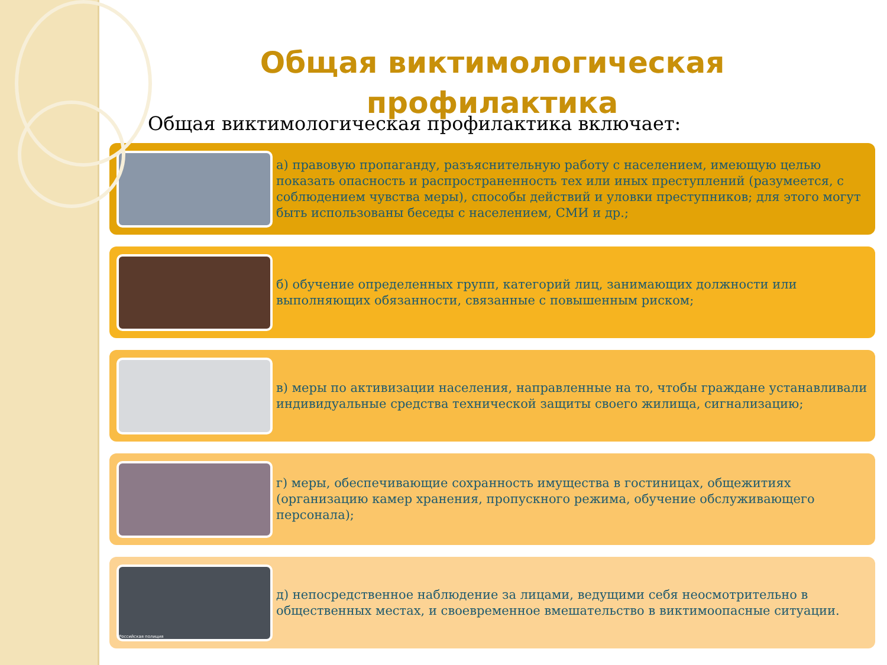Общая виктимологическая
профилактика
Общая виктимологическая профилактика включает:
а) правовую пропаганду, разъяснительную работу с населением, имеющую целью показать опасность и распространенность тех или иных преступлений (разумеется, с соблюдением чувства меры), способы действий и уловки преступников; для этого могут быть использованы беседы с населением, СМИ и др.;
б) обучение определенных групп, категорий лиц, занимающих должности или выполняющих обязанности, связанные с повышенным риском;
в) меры по активизации населения, направленные на то, чтобы граждане устанавливали индивидуальные средства технической защиты своего жилища, сигнализацию;
г) меры, обеспечивающие сохранность имущества в гостиницах, общежитиях (организацию камер хранения, пропускного режима, обучение обслуживающего персонала);
Российская полиция
д) непосредственное наблюдение за лицами, ведущими себя неосмотрительно в общественных местах, и своевременное вмешательство в виктимоопасные ситуации.